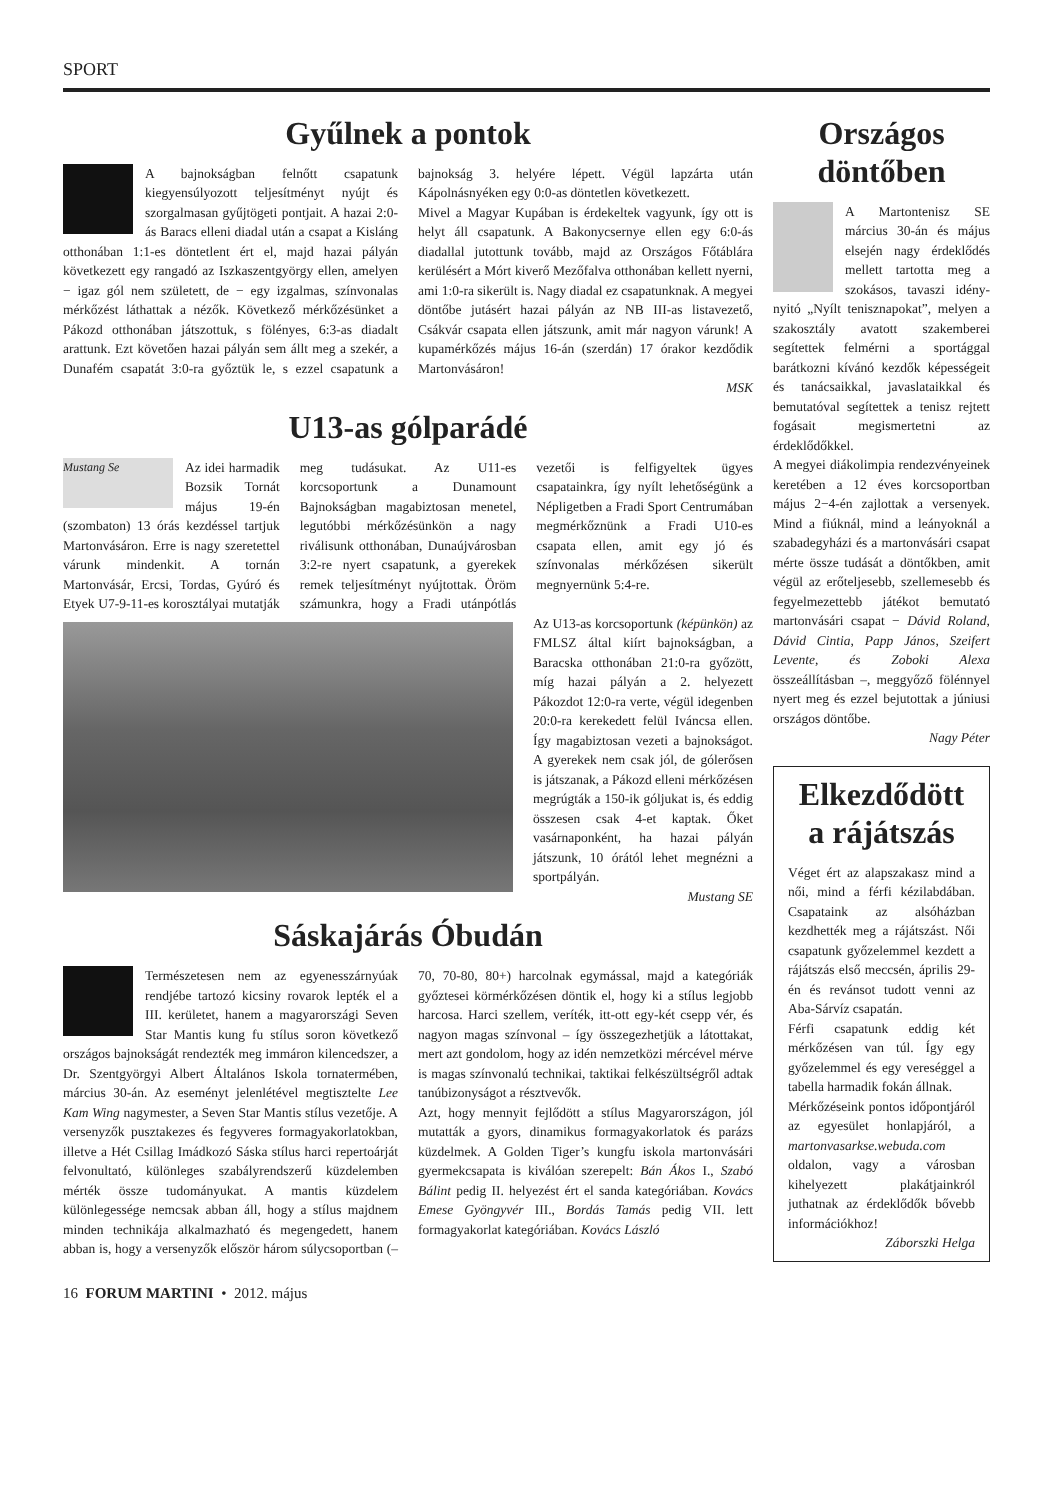SPORT
Gyűlnek a pontok
A bajnokságban felnőtt csapatunk kiegyensúlyozott teljesítményt nyújt és szorgalmasan gyűjtögeti pontjait. A hazai 2:0-ás Baracs elleni diadal után a csapat a Kisláng otthonában 1:1-es döntetlent ért el, majd hazai pályán következett egy rangadó az Iszkaszentgyörgy ellen, amelyen − igaz gól nem született, de − egy izgalmas, színvonalas mérkőzést láthattak a nézők. Következő mérkőzésünket a Pákozd otthonában játszottuk, s fölényes, 6:3-as diadalt arattunk. Ezt követően hazai pályán sem állt meg a szekér, a Dunafém csapatát 3:0-ra győztük le, s ezzel csapatunk a bajnokság 3. helyére lépett. Végül lapzárta után Kápolnásnyéken egy 0:0-as döntetlen következett.
Mivel a Magyar Kupában is érdekeltek vagyunk, így ott is helyt áll csapatunk. A Bakonycsernye ellen egy 6:0-ás diadallal jutottunk tovább, majd az Országos Főtáblára kerülésért a Mórt kiverő Mezőfalva otthonában kellett nyerni, ami 1:0-ra sikerült is. Nagy diadal ez csapatunknak. A megyei döntőbe jutásért hazai pályán az NB III-as listavezető, Csákvár csapata ellen játszunk, amit már nagyon várunk! A kupamérkőzés május 16-án (szerdán) 17 órakor kezdődik Martonvásáron!
MSK
U13-as gólparádé
Mustang Se Az idei harmadik Bozsik Tornát május 19-én (szombaton) 13 órás kezdéssel tartjuk Martonvásáron. Erre is nagy szeretettel várunk mindenkit. A tornán Martonvásár, Ercsi, Tordas, Gyúró és Etyek U7-9-11-es korosztályai mutatják meg tudásukat. Az U11-es korcsoportunk a Dunamount Bajnokságban magabiztosan menetel, legutóbbi mérkőzésünkön a nagy riválisunk otthonában, Dunaújvárosban 3:2-re nyert csapatunk, a gyerekek remek teljesítményt nyújtottak. Öröm számunkra, hogy a Fradi utánpótlás vezetői is felfigyeltek ügyes csapatainkra, így nyílt lehetőségünk a Népligetben a Fradi Sport Centrumában megmérkőznünk a Fradi U10-es csapata ellen, amit egy jó és színvonalas mérkőzésen sikerült megnyernünk 5:4-re.
Az U13-as korcsoportunk (képünkön) az FMLSZ által kiírt bajnokságban, a Baracska otthonában 21:0-ra győzött, míg hazai pályán a 2. helyezett Pákozdot 12:0-ra verte, végül idegenben 20:0-ra kerekedett felül Iváncsa ellen. Így magabiztosan vezeti a bajnokságot. A gyerekek nem csak jól, de gólerősen is játszanak, a Pákozd elleni mérkőzésen megrúgták a 150-ik góljukat is, és eddig összesen csak 4-et kaptak. Őket vasárnaponként, ha hazai pályán játszunk, 10 órától lehet megnézni a sportpályán.
Mustang SE
Sáskajárás Óbudán
Természetesen nem az egyenesszárnyúak rendjébe tartozó kicsiny rovarok lepték el a III. kerületet, hanem a magyarországi Seven Star Mantis kung fu stílus soron következő országos bajnokságát rendezték meg immáron kilencedszer, a Dr. Szentgyörgyi Albert Általános Iskola tornatermében, március 30-án. Az eseményt jelenlétével megtisztelte Lee Kam Wing nagymester, a Seven Star Mantis stílus vezetője. A versenyzők pusztakezes és fegyveres formagyakorlatokban, illetve a Hét Csillag Imádkozó Sáska stílus harci repertoárját felvonultató, különleges szabályrendszerű küzdelemben mérték össze tudományukat. A mantis küzdelem különlegessége nemcsak abban áll, hogy a stílus majdnem minden technikája alkalmazható és megengedett, hanem abban is, hogy a versenyzők először három súlycsoportban (–70, 70-80, 80+) harcolnak egymással, majd a kategóriák győztesei körmérkőzésen döntik el, hogy ki a stílus legjobb harcosa. Harci szellem, veríték, itt-ott egy-két csepp vér, és nagyon magas színvonal – így összegezhetjük a látottakat, mert azt gondolom, hogy az idén nemzetközi mércével mérve is magas színvonalú technikai, taktikai felkészültségről adtak tanúbizonyságot a résztvevők.
Azt, hogy mennyit fejlődött a stílus Magyarországon, jól mutatták a gyors, dinamikus formagyakorlatok és parázs küzdelmek. A Golden Tiger’s kungfu iskola martonvásári gyermekcsapata is kiválóan szerepelt: Bán Ákos I., Szabó Bálint pedig II. helyezést ért el sanda kategóriában. Kovács Emese Gyöngyvér III., Bordás Tamás pedig VII. lett formagyakorlat kategóriában. Kovács László
Országos döntőben
A Martontenisz SE március 30-án és május elsején nagy érdeklődés mellett tartotta meg a szokásos, tavaszi idény-nyitó „Nyílt teniszna­pokat”, melyen a szakosztály avatott szakemberei segítettek felmérni a sportággal barátkozni kívánó kezdők képességeit és tanácsaikkal, javaslataikkal és bemutatóval segítettek a tenisz rejtett fogásait megismertetni az érdeklődőkkel.
A megyei diákolimpia rendezvényeinek keretében a 12 éves korcsoportban május 2−4-én zajlottak a versenyek. Mind a fiúknál, mind a leányoknál a szabadegyházi és a martonvásári csapat mérte össze tudását a döntőkben, amit végül az erőteljesebb, szellemesebb és fegyelmezettebb játékot bemutató martonvásári csapat − Dávid Roland, Dávid Cintia, Papp János, Szeifert Levente, és Zoboki Alexa összeállításban –, meggyőző fölénnyel nyert meg és ezzel bejutottak a júniusi országos döntőbe.
Nagy Péter
Elkezdődött a rájátszás
Véget ért az alapszakasz mind a női, mind a férfi kézilabdában. Csapataink az alsóházban kezdhették meg a rájátszást. Női csapatunk győzelemmel kezdett a rájátszás első meccsén, április 29-én és revánsot tudott venni az Aba-Sárvíz csapatán.
Férfi csapatunk eddig két mérkőzésen van túl. Így egy győzelemmel és egy vereséggel a tabella harmadik fokán állnak.
Mérkőzéseink pontos időpontjáról az egyesület honlapjáról, a martonvasarkse.webuda.com oldalon, vagy a városban kihelyezett plakátjainkról juthatnak az érdeklődők bővebb információkhoz!
Záborszki Helga
16 FORUM MARTINI • 2012. május